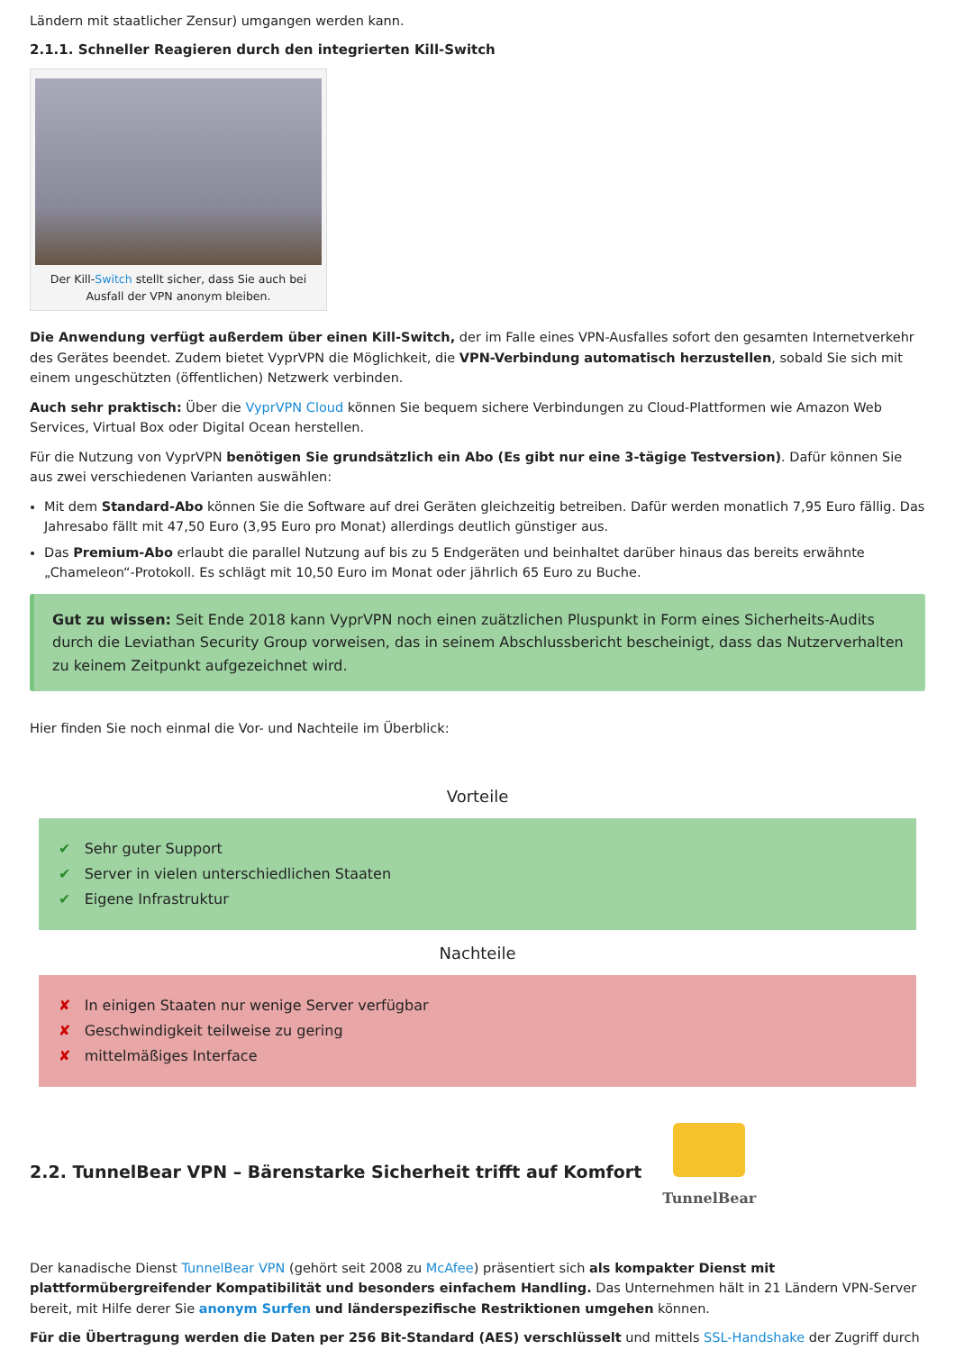Ländern mit staatlicher Zensur) umgangen werden kann.
2.1.1. Schneller Reagieren durch den integrierten Kill-Switch
Der Kill-Switch stellt sicher, dass Sie auch bei Ausfall der VPN anonym bleiben.
Die Anwendung verfügt außerdem über einen Kill-Switch, der im Falle eines VPN-Ausfalles sofort den gesamten Internetverkehr des Gerätes beendet. Zudem bietet VyprVPN die Möglichkeit, die VPN-Verbindung automatisch herzustellen, sobald Sie sich mit einem ungeschützten (öffentlichen) Netzwerk verbinden.
Auch sehr praktisch: Über die VyprVPN Cloud können Sie bequem sichere Verbindungen zu Cloud-Plattformen wie Amazon Web Services, Virtual Box oder Digital Ocean herstellen.
Für die Nutzung von VyprVPN benötigen Sie grundsätzlich ein Abo (Es gibt nur eine 3-tägige Testversion). Dafür können Sie aus zwei verschiedenen Varianten auswählen:
Mit dem Standard-Abo können Sie die Software auf drei Geräten gleichzeitig betreiben. Dafür werden monatlich 7,95 Euro fällig. Das Jahresabo fällt mit 47,50 Euro (3,95 Euro pro Monat) allerdings deutlich günstiger aus.
Das Premium-Abo erlaubt die parallel Nutzung auf bis zu 5 Endgeräten und beinhaltet darüber hinaus das bereits erwähnte „Chameleon“-Protokoll. Es schlägt mit 10,50 Euro im Monat oder jährlich 65 Euro zu Buche.
Gut zu wissen: Seit Ende 2018 kann VyprVPN noch einen zuätzlichen Pluspunkt in Form eines Sicherheits-Audits durch die Leviathan Security Group vorweisen, das in seinem Abschlussbericht bescheinigt, dass das Nutzerverhalten zu keinem Zeitpunkt aufgezeichnet wird.
Hier finden Sie noch einmal die Vor- und Nachteile im Überblick:
Vorteile
✔ Sehr guter Support
✔ Server in vielen unterschiedlichen Staaten
✔ Eigene Infrastruktur
Nachteile
✘ In einigen Staaten nur wenige Server verfügbar
✘ Geschwindigkeit teilweise zu gering
✘ mittelmäßiges Interface
2.2. TunnelBear VPN – Bärenstarke Sicherheit trifft auf Komfort
TunnelBear
Der kanadische Dienst TunnelBear VPN (gehört seit 2008 zu McAfee) präsentiert sich als kompakter Dienst mit plattformübergreifender Kompatibilität und besonders einfachem Handling. Das Unternehmen hält in 21 Ländern VPN-Server bereit, mit Hilfe derer Sie anonym Surfen und länderspezifische Restriktionen umgehen können.
Für die Übertragung werden die Daten per 256 Bit-Standard (AES) verschlüsselt und mittels SSL-Handshake der Zugriff durch